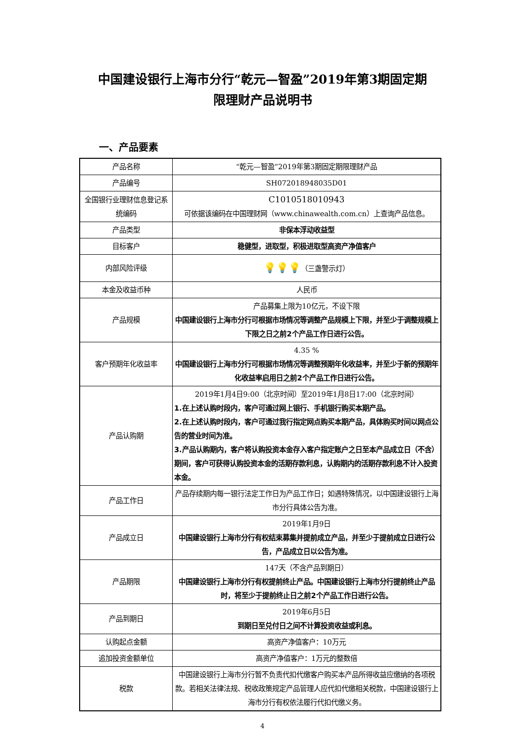中国建设银行上海市分行“乾元—智盈”2019年第3期固定期
限理财产品说明书
一、产品要素
| 产品名称 | “乾元—智盈”2019年第3期固定期限理财产品 |
| 产品编号 | SH072018948035D01 |
| 全国银行业理财信息登记系统编码 | C1010518010943 可依据该编码在中国理财网（www.chinawealth.com.cn）上查询产品信息。 |
| 产品类型 | 非保本浮动收益型 |
| 目标客户 | 稳健型，进取型，积极进取型高资产净值客户 |
| 内部风险评级 | 💡💡💡 （三盏警示灯） |
| 本金及收益币种 | 人民币 |
| 产品规模 | 产品募集上限为10亿元，不设下限 中国建设银行上海市分行可根据市场情况等调整产品规模上下限，并至少于调整规模上下限之日之前2个产品工作日进行公告。 |
| 客户预期年化收益率 | 4.35 % 中国建设银行上海市分行可根据市场情况等调整预期年化收益率，并至少于新的预期年化收益率启用日之前2个产品工作日进行公告。 |
| 产品认购期 | 2019年1月4日9:00（北京时间）至2019年1月8日17:00（北京时间） 1.在上述认购时段内，客户可通过网上银行、手机银行购买本期产品。 2.在上述认购时段内，客户可通过我行指定网点购买本期产品，具体购买时间以网点公告的营业时间为准。 3.产品认购期内，客户将认购投资本金存入客户指定账户之日至本产品成立日（不含）期间，客户可获得认购投资本金的活期存款利息，认购期内的活期存款利息不计入投资本金。 |
| 产品工作日 | 产品存续期内每一银行法定工作日为产品工作日；如遇特殊情况，以中国建设银行上海市分行具体公告为准。 |
| 产品成立日 | 2019年1月9日 中国建设银行上海市分行有权结束募集并提前成立产品，并至少于提前成立日进行公告，产品成立日以公告为准。 |
| 产品期限 | 147天（不含产品到期日） 中国建设银行上海市分行有权提前终止产品。中国建设银行上海市分行提前终止产品时，将至少于提前终止日之前2个产品工作日进行公告。 |
| 产品到期日 | 2019年6月5日 到期日至兑付日之间不计算投资收益或利息。 |
| 认购起点金额 | 高资产净值客户：10万元 |
| 追加投资金额单位 | 高资产净值客户：1万元的整数倍 |
| 税款 | 中国建设银行上海市分行暂不负责代扣代缴客户购买本产品所得收益应缴纳的各项税款。若相关法律法规、税收政策规定产品管理人应代扣代缴相关税款，中国建设银行上海市分行有权依法履行代扣代缴义务。 |
4